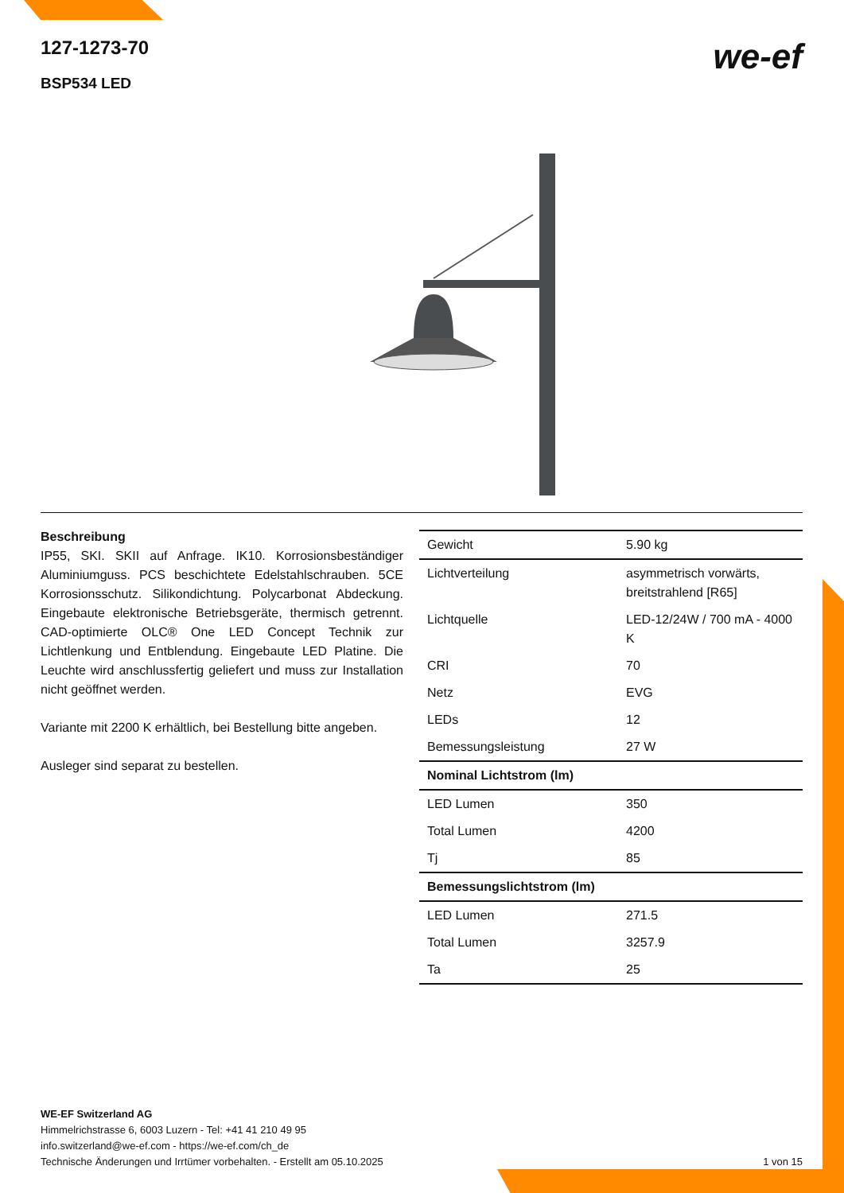127-1273-70
BSP534 LED
we-ef
Beschreibung
IP55, SKI. SKII auf Anfrage. IK10. Korrosionsbeständiger Aluminiumguss. PCS beschichtete Edelstahlschrauben. 5CE Korrosionsschutz. Silikondichtung. Polycarbonat Abdeckung. Eingebaute elektronische Betriebsgeräte, thermisch getrennt. CAD-optimierte OLC® One LED Concept Technik zur Lichtlenkung und Entblendung. Eingebaute LED Platine. Die Leuchte wird anschlussfertig geliefert und muss zur Installation nicht geöffnet werden.
Variante mit 2200 K erhältlich, bei Bestellung bitte angeben.
Ausleger sind separat zu bestellen.
| Gewicht | 5.90 kg |
| Lichtverteilung | asymmetrisch vorwärts, breitstrahlend [R65] |
| Lichtquelle | LED-12/24W / 700 mA - 4000 K |
| CRI | 70 |
| Netz | EVG |
| LEDs | 12 |
| Bemessungsleistung | 27 W |
| Nominal Lichtstrom (lm) | |
| LED Lumen | 350 |
| Total Lumen | 4200 |
| Tj | 85 |
| Bemessungslichtstrom (lm) | |
| LED Lumen | 271.5 |
| Total Lumen | 3257.9 |
| Ta | 25 |
WE-EF Switzerland AG
Himmelrichstrasse 6, 6003 Luzern - Tel: +41 41 210 49 95
info.switzerland@we-ef.com - https://we-ef.com/ch_de
Technische Änderungen und Irrtümer vorbehalten. - Erstellt am 05.10.2025 1 von 15